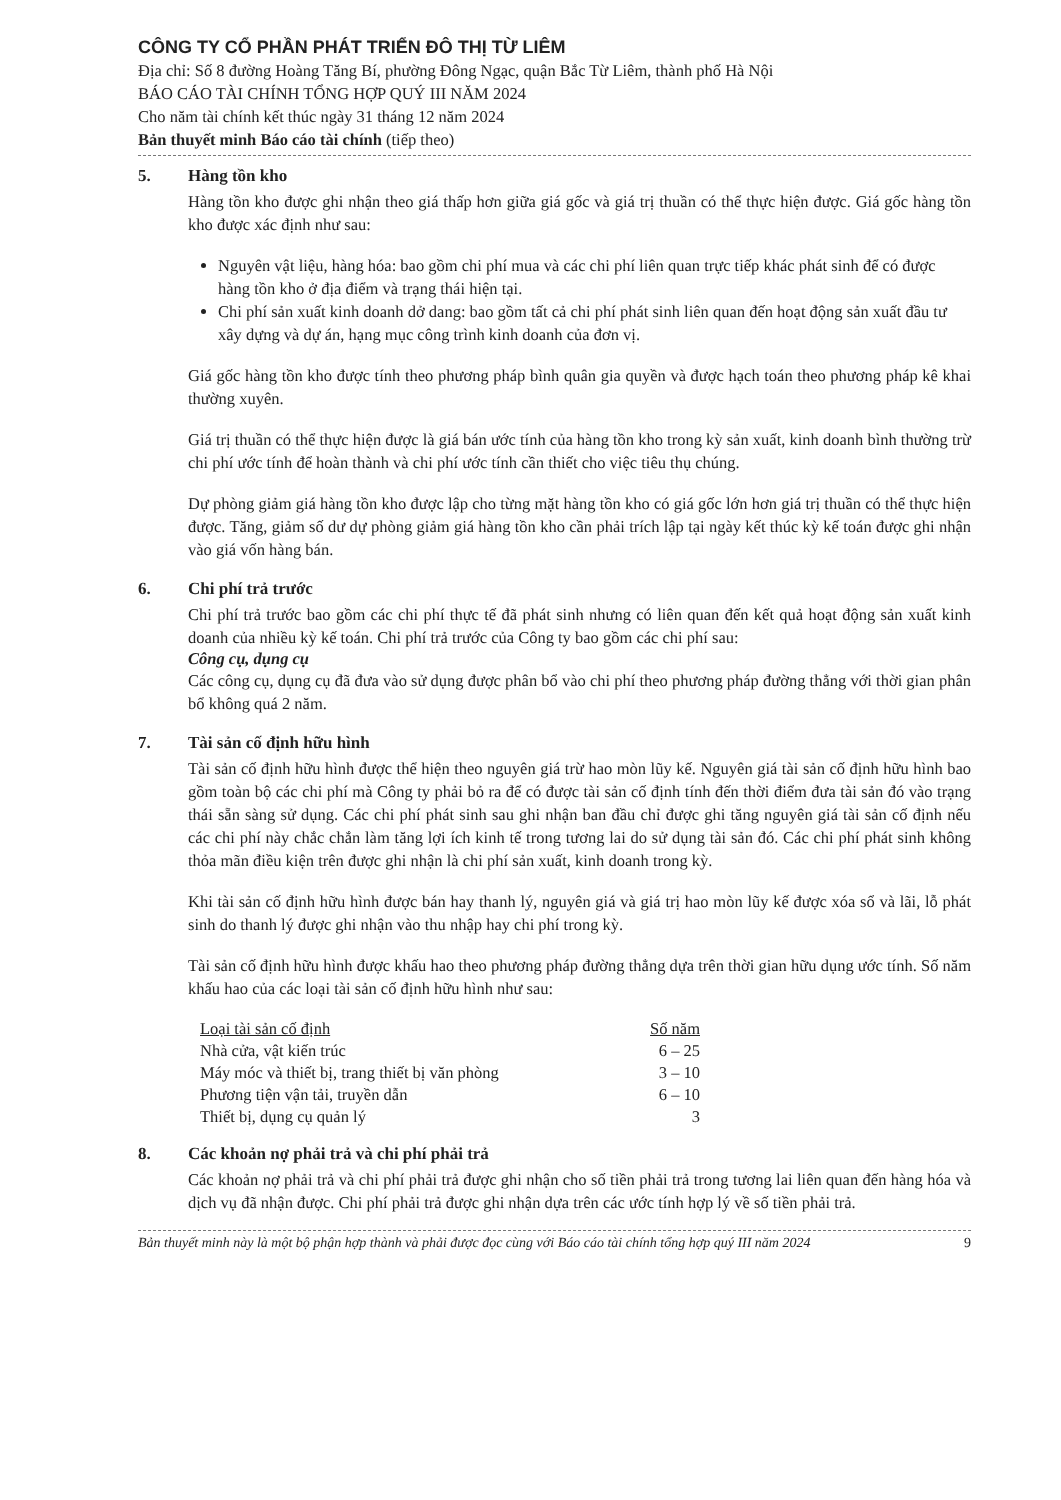CÔNG TY CỔ PHẦN PHÁT TRIỂN ĐÔ THỊ TỪ LIÊM
Địa chỉ: Số 8 đường Hoàng Tăng Bí, phường Đông Ngạc, quận Bắc Từ Liêm, thành phố Hà Nội
BÁO CÁO TÀI CHÍNH TỔNG HỢP QUÝ III NĂM 2024
Cho năm tài chính kết thúc ngày 31 tháng 12 năm 2024
Bản thuyết minh Báo cáo tài chính (tiếp theo)
5. Hàng tồn kho
Hàng tồn kho được ghi nhận theo giá thấp hơn giữa giá gốc và giá trị thuần có thể thực hiện được. Giá gốc hàng tồn kho được xác định như sau:
Nguyên vật liệu, hàng hóa: bao gồm chi phí mua và các chi phí liên quan trực tiếp khác phát sinh để có được hàng tồn kho ở địa điểm và trạng thái hiện tại.
Chi phí sản xuất kinh doanh dở dang: bao gồm tất cả chi phí phát sinh liên quan đến hoạt động sản xuất đầu tư xây dựng và dự án, hạng mục công trình kinh doanh của đơn vị.
Giá gốc hàng tồn kho được tính theo phương pháp bình quân gia quyền và được hạch toán theo phương pháp kê khai thường xuyên.
Giá trị thuần có thể thực hiện được là giá bán ước tính của hàng tồn kho trong kỳ sản xuất, kinh doanh bình thường trừ chi phí ước tính để hoàn thành và chi phí ước tính cần thiết cho việc tiêu thụ chúng.
Dự phòng giảm giá hàng tồn kho được lập cho từng mặt hàng tồn kho có giá gốc lớn hơn giá trị thuần có thể thực hiện được. Tăng, giảm số dư dự phòng giảm giá hàng tồn kho cần phải trích lập tại ngày kết thúc kỳ kế toán được ghi nhận vào giá vốn hàng bán.
6. Chi phí trả trước
Chi phí trả trước bao gồm các chi phí thực tế đã phát sinh nhưng có liên quan đến kết quả hoạt động sản xuất kinh doanh của nhiều kỳ kế toán. Chi phí trả trước của Công ty bao gồm các chi phí sau:
Công cụ, dụng cụ
Các công cụ, dụng cụ đã đưa vào sử dụng được phân bổ vào chi phí theo phương pháp đường thẳng với thời gian phân bổ không quá 2 năm.
7. Tài sản cố định hữu hình
Tài sản cố định hữu hình được thể hiện theo nguyên giá trừ hao mòn lũy kế. Nguyên giá tài sản cố định hữu hình bao gồm toàn bộ các chi phí mà Công ty phải bỏ ra để có được tài sản cố định tính đến thời điểm đưa tài sản đó vào trạng thái sẵn sàng sử dụng. Các chi phí phát sinh sau ghi nhận ban đầu chỉ được ghi tăng nguyên giá tài sản cố định nếu các chi phí này chắc chắn làm tăng lợi ích kinh tế trong tương lai do sử dụng tài sản đó. Các chi phí phát sinh không thỏa mãn điều kiện trên được ghi nhận là chi phí sản xuất, kinh doanh trong kỳ.
Khi tài sản cố định hữu hình được bán hay thanh lý, nguyên giá và giá trị hao mòn lũy kế được xóa sổ và lãi, lỗ phát sinh do thanh lý được ghi nhận vào thu nhập hay chi phí trong kỳ.
Tài sản cố định hữu hình được khấu hao theo phương pháp đường thẳng dựa trên thời gian hữu dụng ước tính. Số năm khấu hao của các loại tài sản cố định hữu hình như sau:
| Loại tài sản cố định | Số năm |
| --- | --- |
| Nhà cửa, vật kiến trúc | 6 – 25 |
| Máy móc và thiết bị, trang thiết bị văn phòng | 3 – 10 |
| Phương tiện vận tải, truyền dẫn | 6 – 10 |
| Thiết bị, dụng cụ quản lý | 3 |
8. Các khoản nợ phải trả và chi phí phải trả
Các khoản nợ phải trả và chi phí phải trả được ghi nhận cho số tiền phải trả trong tương lai liên quan đến hàng hóa và dịch vụ đã nhận được. Chi phí phải trả được ghi nhận dựa trên các ước tính hợp lý về số tiền phải trả.
Bản thuyết minh này là một bộ phận hợp thành và phải được đọc cùng với Báo cáo tài chính tổng hợp quý III năm 2024 9